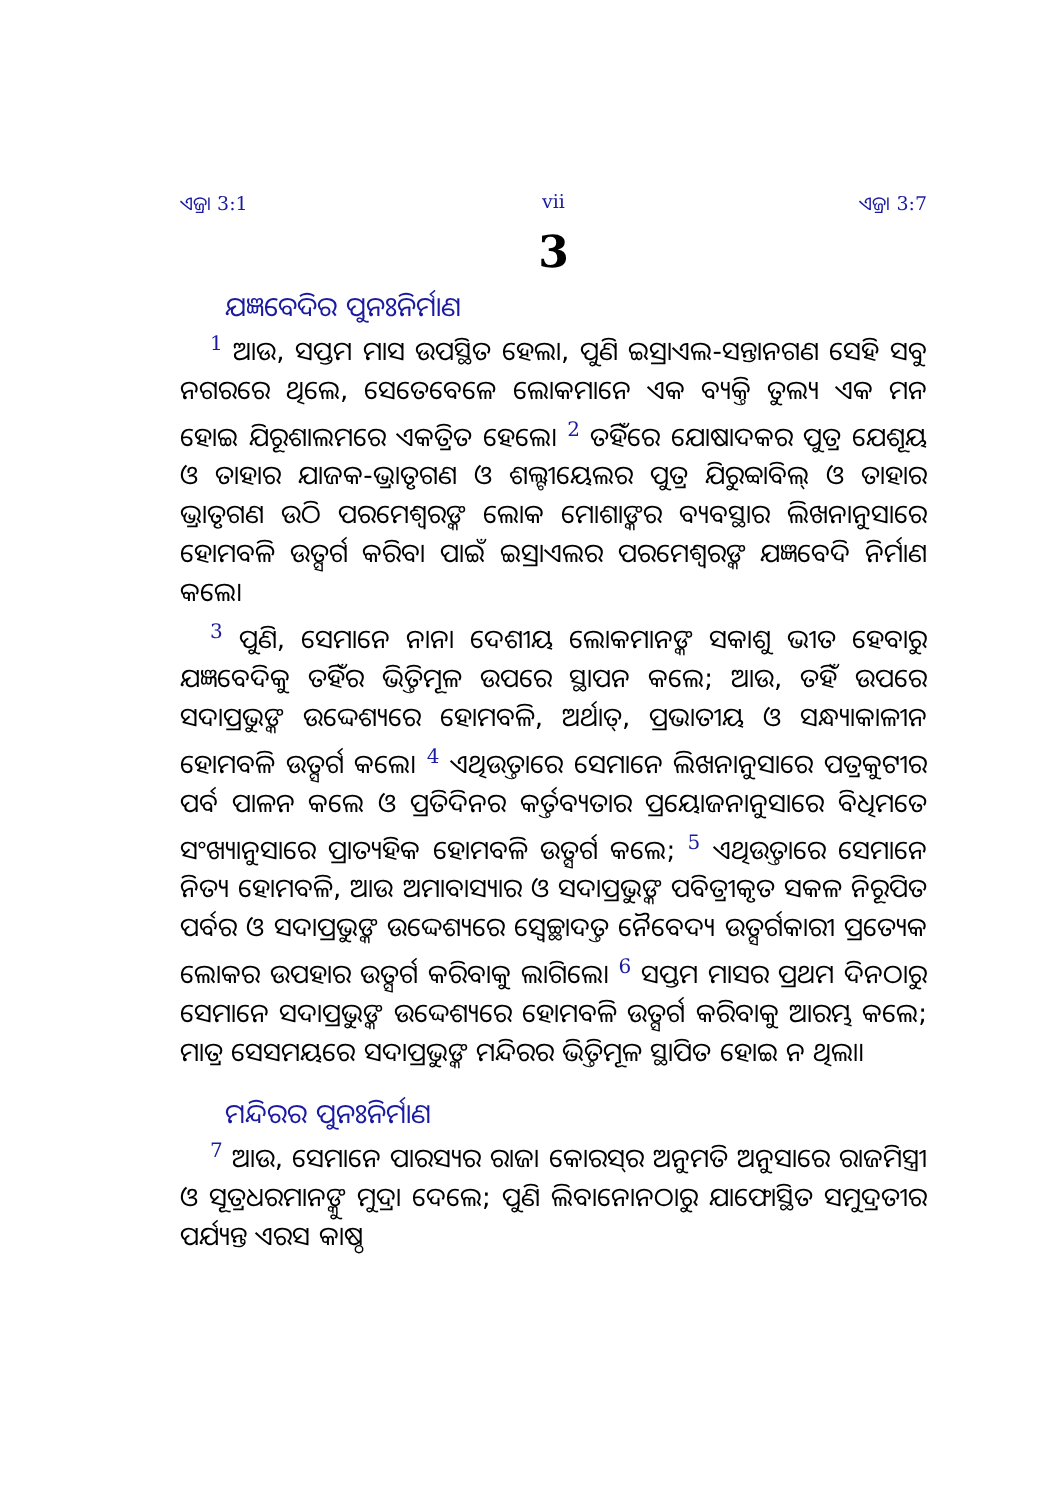ଏଜ୍ରା 3:1 vii ଏଜ୍ରା 3:7
3
ଯଜ୍ଞବେଦିର ପୁନଃନିର୍ମାଣ
<sup>1</sup> ଆଉ, ସପ୍ତମ ମାସ ଉପସ୍ଥିତ ହେଲା, ପୁଣି ଇସ୍ରାଏଲ-ସନ୍ତାନଗଣ ସେହି ସବୁ ନଗରରେ ଥିଲେ, ସେତେବେଳେ ଲୋକମାନେ ଏକ ବ୍ୟକ୍ତି ତୁଲ୍ୟ ଏକ ମନ ହୋଇ ଯିରୂଶାଲମରେ ଏକତ୍ରିତ ହେଲେ। <sup>2</sup> ତହିଁରେ ଯୋଷାଦକର ପୁତ୍ର ଯେଶୂୟ ଓ ତାହାର ଯାଜକ-ଭ୍ରାତୃଗଣ ଓ ଶଲ୍ଟୀୟେଲର ପୁତ୍ର ଯିରୁବ୍ବାବିଲ୍ ଓ ତାହାର ଭ୍ରାତୃଗଣ ଉଠି ପରମେଶ୍ୱରଙ୍କ ଲୋକ ମୋଶାଙ୍କର ବ୍ୟବସ୍ଥାର ଲିଖନାନୁସାରେ ହୋମବଳି ଉତ୍ସର୍ଗ କରିବା ପାଇଁ ଇସ୍ରାଏଲର ପରମେଶ୍ୱରଙ୍କ ଯଜ୍ଞବେଦି ନିର୍ମାଣ କଲେ।
<sup>3</sup> ପୁଣି, ସେମାନେ ନାନା ଦେଶୀୟ ଲୋକମାନଙ୍କ ସକାଶୁ ଭୀତ ହେବାରୁ ଯଜ୍ଞବେଦିକୁ ତହିଁର ଭିତ୍ତିମୂଳ ଉପରେ ସ୍ଥାପନ କଲେ; ଆଉ, ତହିଁ ଉପରେ ସଦାପ୍ରଭୁଙ୍କ ଉଦ୍ଦେଶ୍ୟରେ ହୋମବଳି, ଅର୍ଥାତ୍, ପ୍ରଭାତୀୟ ଓ ସନ୍ଧ୍ୟାକାଳୀନ ହୋମବଳି ଉତ୍ସର୍ଗ କଲେ। <sup>4</sup> ଏଥିଉତ୍ତାରେ ସେମାନେ ଲିଖନାନୁସାରେ ପତ୍ରକୁଟୀର ପର୍ବ ପାଳନ କଲେ ଓ ପ୍ରତିଦିନର କର୍ତ୍ତବ୍ୟତାର ପ୍ରୟୋଜନାନୁସାରେ ବିଧିମତେ ସଂଖ୍ୟାନୁସାରେ ପ୍ରାତ୍ୟହିକ ହୋମବଳି ଉତ୍ସର୍ଗ କଲେ; <sup>5</sup> ଏଥିଉତ୍ତାରେ ସେମାନେ ନିତ୍ୟ ହୋମବଳି, ଆଉ ଅମାବାସ୍ୟାର ଓ ସଦାପ୍ରଭୁଙ୍କ ପବିତ୍ରୀକୃତ ସକଳ ନିରୂପିତ ପର୍ବର ଓ ସଦାପ୍ରଭୁଙ୍କ ଉଦ୍ଦେଶ୍ୟରେ ସ୍ୱେଚ୍ଛାଦତ୍ତ ନୈବେଦ୍ୟ ଉତ୍ସର୍ଗକାରୀ ପ୍ରତ୍ୟେକ ଲୋକର ଉପହାର ଉତ୍ସର୍ଗ କରିବାକୁ ଲାଗିଲେ। <sup>6</sup> ସପ୍ତମ ମାସର ପ୍ରଥମ ଦିନଠାରୁ ସେମାନେ ସଦାପ୍ରଭୁଙ୍କ ଉଦ୍ଦେଶ୍ୟରେ ହୋମବଳି ଉତ୍ସର୍ଗ କରିବାକୁ ଆରମ୍ଭ କଲେ; ମାତ୍ର ସେସମୟରେ ସଦାପ୍ରଭୁଙ୍କ ମନ୍ଦିରର ଭିତ୍ତିମୂଳ ସ୍ଥାପିତ ହୋଇ ନ ଥିଲା।
ମନ୍ଦିରର ପୁନଃନିର୍ମାଣ
<sup>7</sup> ଆଉ, ସେମାନେ ପାରସ୍ୟର ରାଜା କୋରସ୍‌ର ଅନୁମତି ଅନୁସାରେ ରାଜମିସ୍ତ୍ରୀ ଓ ସୂତ୍ରଧରମାନଙ୍କୁ ମୁଦ୍ରା ଦେଲେ; ପୁଣି ଲିବାନୋନଠାରୁ ଯାଫୋସ୍ଥିତ ସମୁଦ୍ରତୀର ପର୍ଯ୍ୟନ୍ତ ଏରସ କାଷ୍ଠ